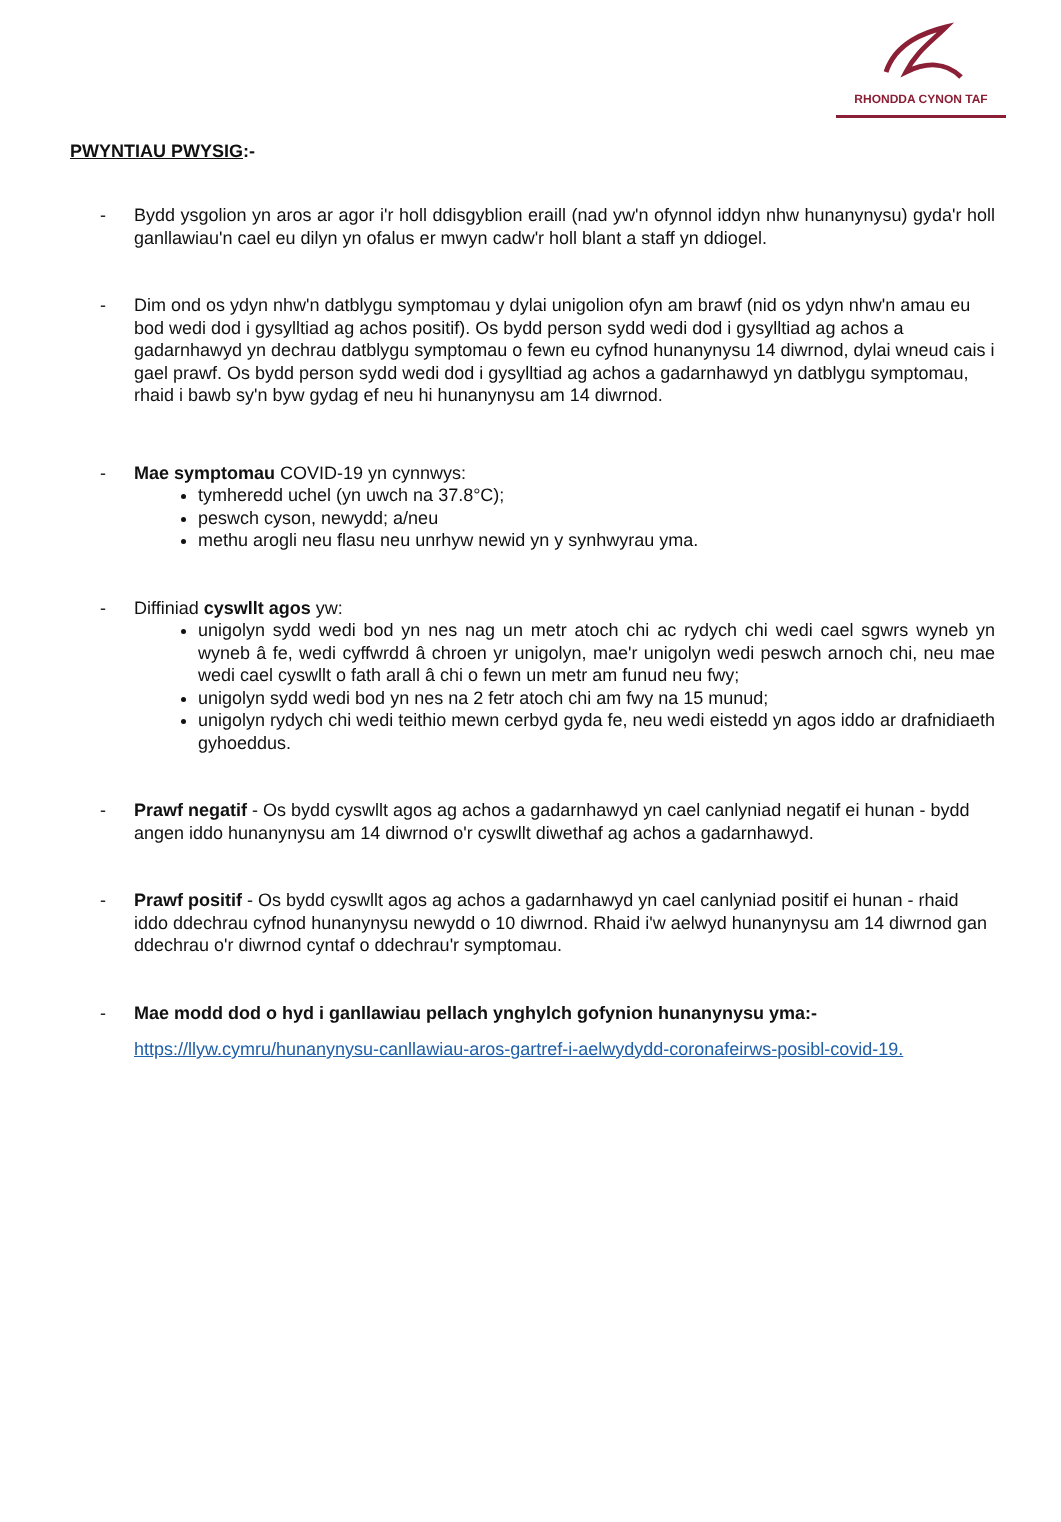RHONDDA CYNON TAF
PWYNTIAU PWYSIG:-
- Bydd ysgolion yn aros ar agor i'r holl ddisgyblion eraill (nad yw'n ofynnol iddyn nhw hunanynysu) gyda'r holl ganllawiau'n cael eu dilyn yn ofalus er mwyn cadw'r holl blant a staff yn ddiogel.
- Dim ond os ydyn nhw'n datblygu symptomau y dylai unigolion ofyn am brawf (nid os ydyn nhw'n amau eu bod wedi dod i gysylltiad ag achos positif). Os bydd person sydd wedi dod i gysylltiad ag achos a gadarnhawyd yn dechrau datblygu symptomau o fewn eu cyfnod hunanynysu 14 diwrnod, dylai wneud cais i gael prawf. Os bydd person sydd wedi dod i gysylltiad ag achos a gadarnhawyd yn datblygu symptomau, rhaid i bawb sy'n byw gydag ef neu hi hunanynysu am 14 diwrnod.
- Mae symptomau COVID-19 yn cynnwys:
tymheredd uchel (yn uwch na 37.8°C);
peswch cyson, newydd; a/neu
methu arogli neu flasu neu unrhyw newid yn y synhwyrau yma.
- Diffiniad cyswllt agos yw:
unigolyn sydd wedi bod yn nes nag un metr atoch chi ac rydych chi wedi cael sgwrs wyneb yn wyneb â fe, wedi cyffwrdd â chroen yr unigolyn, mae'r unigolyn wedi peswch arnoch chi, neu mae wedi cael cyswllt o fath arall â chi o fewn un metr am funud neu fwy;
unigolyn sydd wedi bod yn nes na 2 fetr atoch chi am fwy na 15 munud;
unigolyn rydych chi wedi teithio mewn cerbyd gyda fe, neu wedi eistedd yn agos iddo ar drafnidiaeth gyhoeddus.
- Prawf negatif - Os bydd cyswllt agos ag achos a gadarnhawyd yn cael canlyniad negatif ei hunan - bydd angen iddo hunanynysu am 14 diwrnod o'r cyswllt diwethaf ag achos a gadarnhawyd.
- Prawf positif - Os bydd cyswllt agos ag achos a gadarnhawyd yn cael canlyniad positif ei hunan - rhaid iddo ddechrau cyfnod hunanynysu newydd o 10 diwrnod. Rhaid i'w aelwyd hunanynysu am 14 diwrnod gan ddechrau o'r diwrnod cyntaf o ddechrau'r symptomau.
- Mae modd dod o hyd i ganllawiau pellach ynghylch gofynion hunanynysu yma:-
https://llyw.cymru/hunanynysu-canllawiau-aros-gartref-i-aelwydydd-coronafeirws-posibl-covid-19.